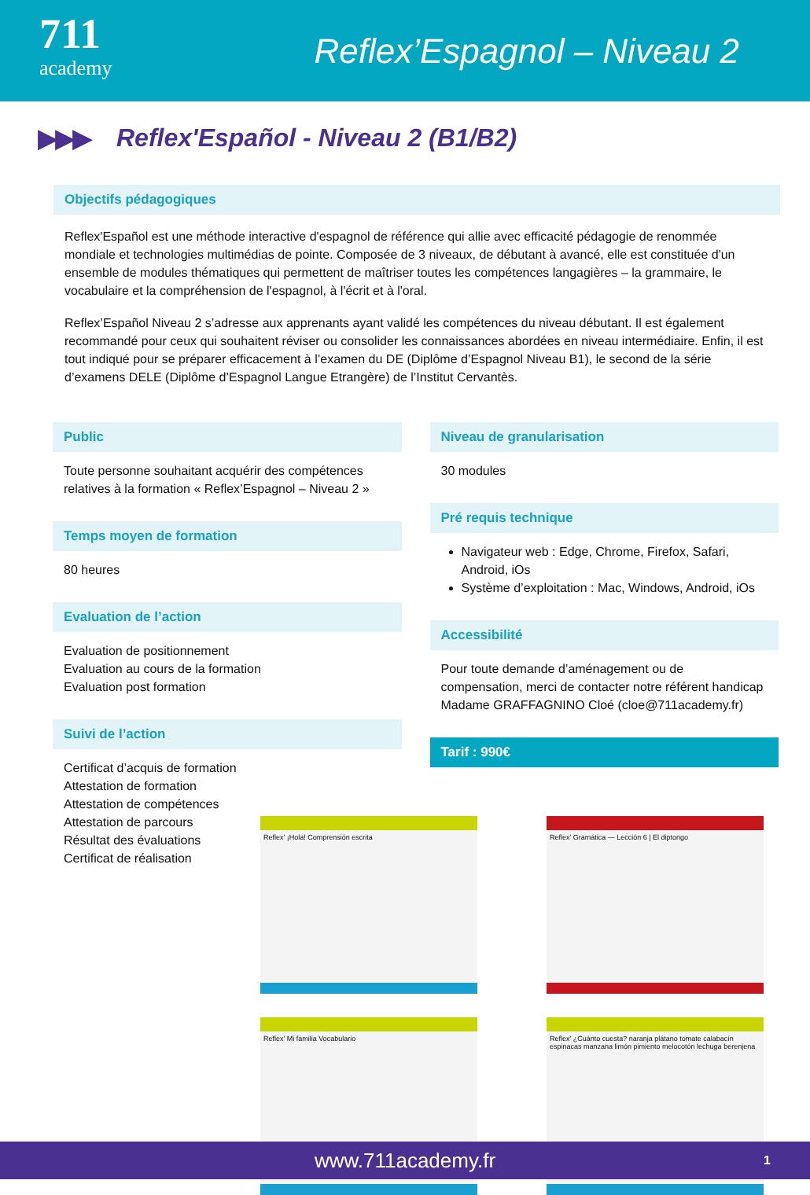711
academy
Reflex’Espagnol – Niveau 2
▶▶▶
Reflex'Español - Niveau 2 (B1/B2)
Objectifs pédagogiques
Reflex'Español est une méthode interactive d'espagnol de référence qui allie avec efficacité pédagogie de renommée mondiale et technologies multimédias de pointe. Composée de 3 niveaux, de débutant à avancé, elle est constituée d'un ensemble de modules thématiques qui permettent de maîtriser toutes les compétences langagières – la grammaire, le vocabulaire et la compréhension de l'espagnol, à l'écrit et à l'oral.
Reflex’Español Niveau 2 s’adresse aux apprenants ayant validé les compétences du niveau débutant. Il est également recommandé pour ceux qui souhaitent réviser ou consolider les connaissances abordées en niveau intermédiaire. Enfin, il est tout indiqué pour se préparer efficacement à l’examen du DE (Diplôme d’Espagnol Niveau B1), le second de la série d’examens DELE (Diplôme d’Espagnol Langue Etrangère) de l’Institut Cervantès.
Public
Toute personne souhaitant acquérir des compétences relatives à la formation « Reflex’Espagnol – Niveau 2 »
Temps moyen de formation
80 heures
Evaluation de l’action
Evaluation de positionnement
Evaluation au cours de la formation
Evaluation post formation
Suivi de l’action
Certificat d’acquis de formation
Attestation de formation
Attestation de compétences
Attestation de parcours
Résultat des évaluations
Certificat de réalisation
Niveau de granularisation
30 modules
Pré requis technique
Navigateur web : Edge, Chrome, Firefox, Safari, Android, iOs
Système d’exploitation : Mac, Windows, Android, iOs
Accessibilité
Pour toute demande d’aménagement ou de compensation, merci de contacter notre référent handicap Madame GRAFFAGNINO Cloé (cloe@711academy.fr)
Tarif : 990€
Reflex’ ¡Hola! Comprensión escrita
Reflex’ Gramática — Lección 6 | El diptongo
Reflex’ Mi familia Vocabulario
Reflex’ ¿Cuánto cuesta? naranja plátano tomate calabacín espinacas manzana limón pimiento melocotón lechuga berenjena
www.711academy.fr 1